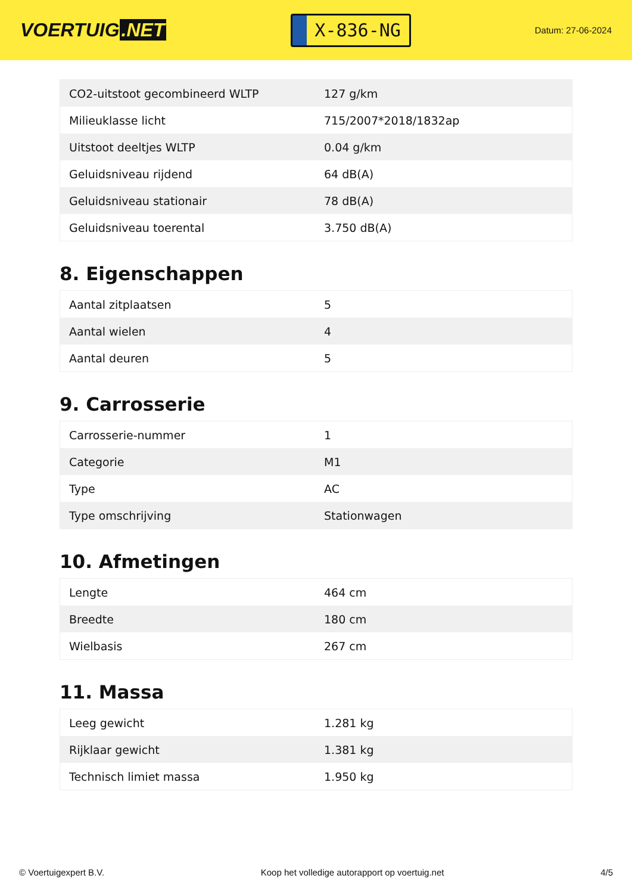VOERTUIG.NET
X-836-NG
Datum: 27-06-2024
| CO2-uitstoot gecombineerd WLTP | 127 g/km |
| Milieuklasse licht | 715/2007*2018/1832ap |
| Uitstoot deeltjes WLTP | 0.04 g/km |
| Geluidsniveau rijdend | 64 dB(A) |
| Geluidsniveau stationair | 78 dB(A) |
| Geluidsniveau toerental | 3.750 dB(A) |
8. Eigenschappen
| Aantal zitplaatsen | 5 |
| Aantal wielen | 4 |
| Aantal deuren | 5 |
9. Carrosserie
| Carrosserie-nummer | 1 |
| Categorie | M1 |
| Type | AC |
| Type omschrijving | Stationwagen |
10. Afmetingen
| Lengte | 464 cm |
| Breedte | 180 cm |
| Wielbasis | 267 cm |
11. Massa
| Leeg gewicht | 1.281 kg |
| Rijklaar gewicht | 1.381 kg |
| Technisch limiet massa | 1.950 kg |
© Voertuigexpert B.V. Koop het volledige autorapport op voertuig.net 4/5